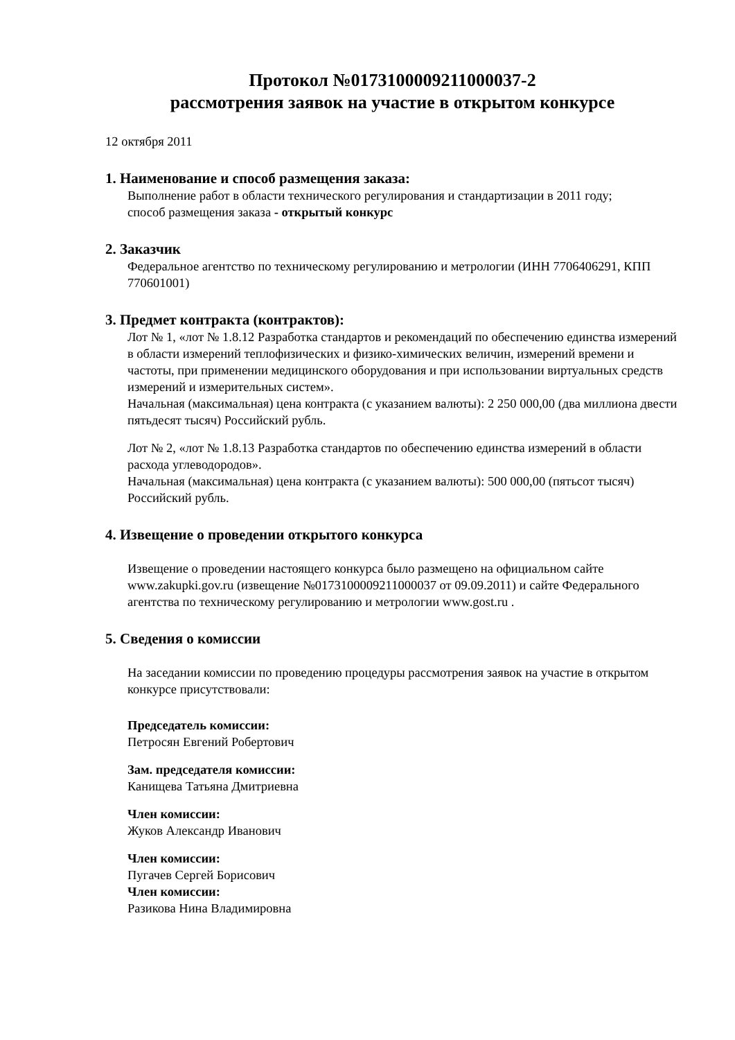Протокол №0173100009211000037-2
рассмотрения заявок на участие в открытом конкурсе
12 октября 2011
1. Наименование и способ размещения заказа:
Выполнение работ в области технического регулирования и стандартизации в 2011 году;
способ размещения заказа - открытый конкурс
2. Заказчик
Федеральное агентство по техническому регулированию и метрологии (ИНН 7706406291, КПП 770601001)
3. Предмет контракта (контрактов):
Лот № 1, «лот № 1.8.12 Разработка стандартов и рекомендаций по обеспечению единства измерений в области измерений теплофизических и физико-химических величин, измерений времени и частоты, при применении медицинского оборудования и при использовании виртуальных средств измерений и измерительных систем».
Начальная (максимальная) цена контракта (с указанием валюты): 2 250 000,00 (два миллиона двести пятьдесят тысяч) Российский рубль.
Лот № 2, «лот № 1.8.13 Разработка стандартов по обеспечению единства измерений в области расхода углеводородов».
Начальная (максимальная) цена контракта (с указанием валюты): 500 000,00 (пятьсот тысяч) Российский рубль.
4. Извещение о проведении открытого конкурса
Извещение о проведении настоящего конкурса было размещено на официальном сайте www.zakupki.gov.ru (извещение №0173100009211000037 от 09.09.2011) и сайте Федерального агентства по техническому регулированию и метрологии www.gost.ru .
5. Сведения о комиссии
На заседании комиссии по проведению процедуры рассмотрения заявок на участие в открытом конкурсе присутствовали:
Председатель комиссии:
Петросян Евгений Робертович
Зам. председателя комиссии:
Канищева Татьяна Дмитриевна
Член комиссии:
Жуков Александр Иванович
Член комиссии:
Пугачев Сергей Борисович
Член комиссии:
Разикова Нина Владимировна